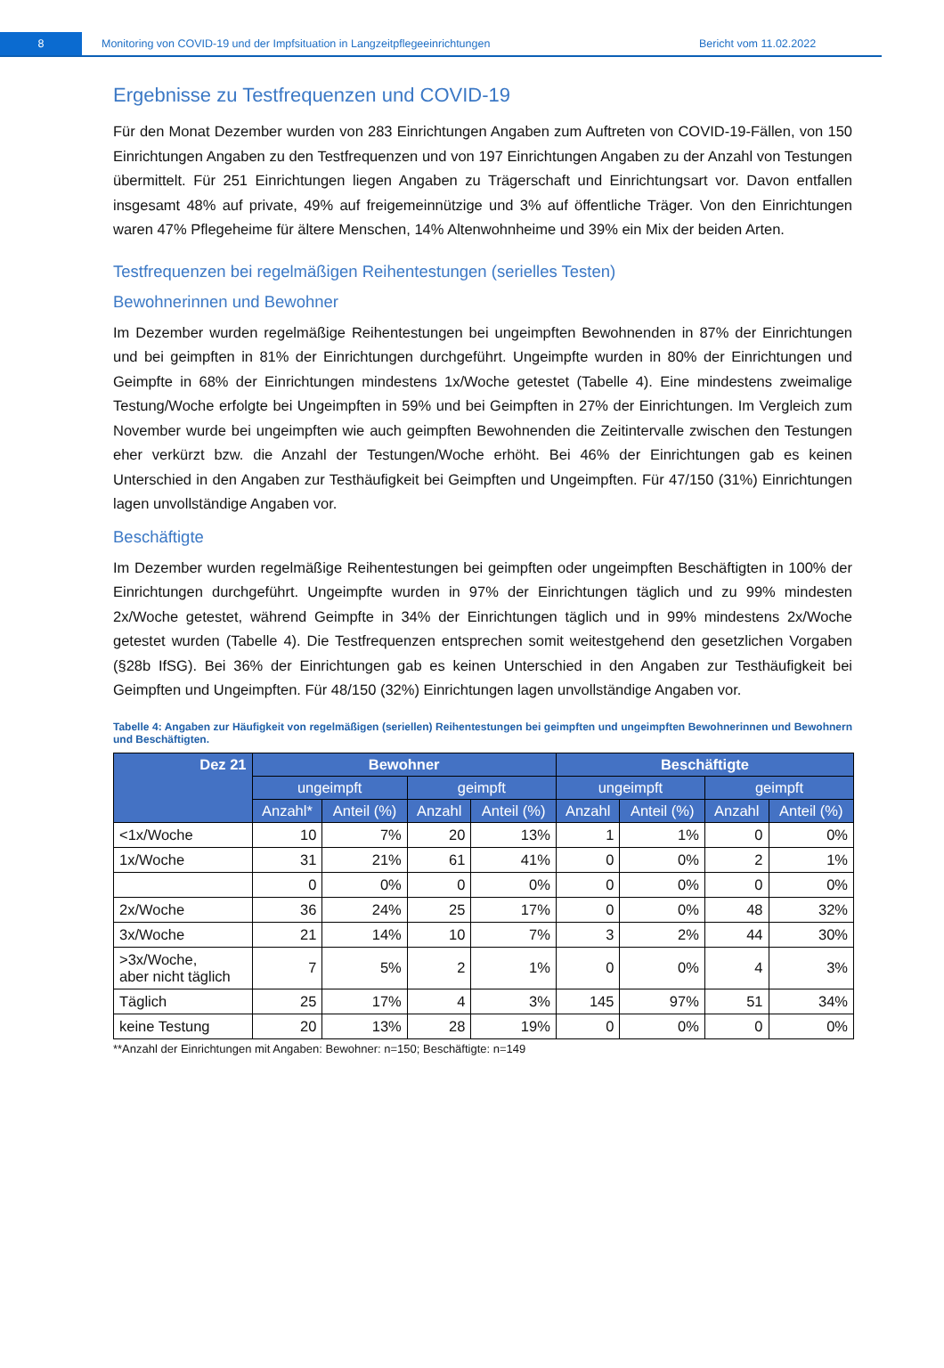8
Monitoring von COVID-19 und der Impfsituation in Langzeitpflegeeinrichtungen
Bericht vom 11.02.2022
Ergebnisse zu Testfrequenzen und COVID-19
Für den Monat Dezember wurden von 283 Einrichtungen Angaben zum Auftreten von COVID-19-Fällen, von 150 Einrichtungen Angaben zu den Testfrequenzen und von 197 Einrichtungen Angaben zu der Anzahl von Testungen übermittelt. Für 251 Einrichtungen liegen Angaben zu Trägerschaft und Einrichtungsart vor. Davon entfallen insgesamt 48% auf private, 49% auf freigemeinnützige und 3% auf öffentliche Träger. Von den Einrichtungen waren 47% Pflegeheime für ältere Menschen, 14% Altenwohnheime und 39% ein Mix der beiden Arten.
Testfrequenzen bei regelmäßigen Reihentestungen (serielles Testen)
Bewohnerinnen und Bewohner
Im Dezember wurden regelmäßige Reihentestungen bei ungeimpften Bewohnenden in 87% der Einrichtungen und bei geimpften in 81% der Einrichtungen durchgeführt. Ungeimpfte wurden in 80% der Einrichtungen und Geimpfte in 68% der Einrichtungen mindestens 1x/Woche getestet (Tabelle 4). Eine mindestens zweimalige Testung/Woche erfolgte bei Ungeimpften in 59% und bei Geimpften in 27% der Einrichtungen. Im Vergleich zum November wurde bei ungeimpften wie auch geimpften Bewohnenden die Zeitintervalle zwischen den Testungen eher verkürzt bzw. die Anzahl der Testungen/Woche erhöht. Bei 46% der Einrichtungen gab es keinen Unterschied in den Angaben zur Testhäufigkeit bei Geimpften und Ungeimpften. Für 47/150 (31%) Einrichtungen lagen unvollständige Angaben vor.
Beschäftigte
Im Dezember wurden regelmäßige Reihentestungen bei geimpften oder ungeimpften Beschäftigten in 100% der Einrichtungen durchgeführt. Ungeimpfte wurden in 97% der Einrichtungen täglich und zu 99% mindesten 2x/Woche getestet, während Geimpfte in 34% der Einrichtungen täglich und in 99% mindestens 2x/Woche getestet wurden (Tabelle 4). Die Testfrequenzen entsprechen somit weitestgehend den gesetzlichen Vorgaben (§28b IfSG). Bei 36% der Einrichtungen gab es keinen Unterschied in den Angaben zur Testhäufigkeit bei Geimpften und Ungeimpften. Für 48/150 (32%) Einrichtungen lagen unvollständige Angaben vor.
Tabelle 4: Angaben zur Häufigkeit von regelmäßigen (seriellen) Reihentestungen bei geimpften und ungeimpften Bewohnerinnen und Bewohnern und Beschäftigten.
| Dez 21 | Bewohner | | | | Beschäftigte | | | |
| --- | --- | --- | --- | --- | --- | --- | --- | --- |
| | ungeimpft | | geimpft | | ungeimpft | | geimpft | |
| | Anzahl* | Anteil (%) | Anzahl | Anteil (%) | Anzahl | Anteil (%) | Anzahl | Anteil (%) |
| <1x/Woche | 10 | 7% | 20 | 13% | 1 | 1% | 0 | 0% |
| 1x/Woche | 31 | 21% | 61 | 41% | 0 | 0% | 2 | 1% |
| | 0 | 0% | 0 | 0% | 0 | 0% | 0 | 0% |
| 2x/Woche | 36 | 24% | 25 | 17% | 0 | 0% | 48 | 32% |
| 3x/Woche | 21 | 14% | 10 | 7% | 3 | 2% | 44 | 30% |
| >3x/Woche, aber nicht täglich | 7 | 5% | 2 | 1% | 0 | 0% | 4 | 3% |
| Täglich | 25 | 17% | 4 | 3% | 145 | 97% | 51 | 34% |
| keine Testung | 20 | 13% | 28 | 19% | 0 | 0% | 0 | 0% |
**Anzahl der Einrichtungen mit Angaben: Bewohner: n=150; Beschäftigte: n=149